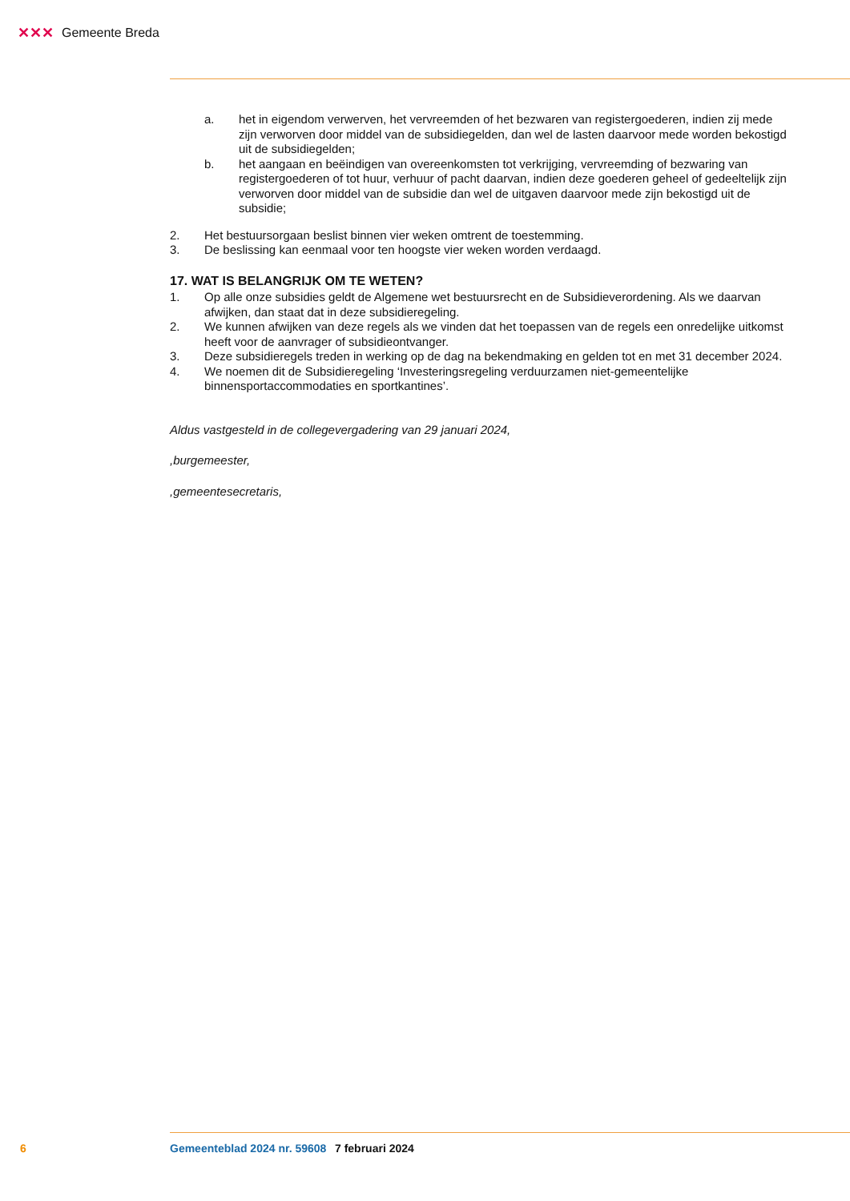✕✕✕ Gemeente Breda
a. het in eigendom verwerven, het vervreemden of het bezwaren van registergoederen, indien zij mede zijn verworven door middel van de subsidiegelden, dan wel de lasten daarvoor mede worden bekostigd uit de subsidiegelden;
b. het aangaan en beëindigen van overeenkomsten tot verkrijging, vervreemding of bezwaring van registergoederen of tot huur, verhuur of pacht daarvan, indien deze goederen geheel of gedeeltelijk zijn verworven door middel van de subsidie dan wel de uitgaven daarvoor mede zijn bekostigd uit de subsidie;
2. Het bestuursorgaan beslist binnen vier weken omtrent de toestemming.
3. De beslissing kan eenmaal voor ten hoogste vier weken worden verdaagd.
17. WAT IS BELANGRIJK OM TE WETEN?
1. Op alle onze subsidies geldt de Algemene wet bestuursrecht en de Subsidieverordening. Als we daarvan afwijken, dan staat dat in deze subsidieregeling.
2. We kunnen afwijken van deze regels als we vinden dat het toepassen van de regels een onredelijke uitkomst heeft voor de aanvrager of subsidieontvanger.
3. Deze subsidieregels treden in werking op de dag na bekendmaking en gelden tot en met 31 december 2024.
4. We noemen dit de Subsidieregeling ‘Investeringsregeling verduurzamen niet-gemeentelijke binnensportaccommodaties en sportkantines’.
Aldus vastgesteld in de collegevergadering van 29 januari 2024,
,burgemeester,
,gemeentesecretaris,
6 Gemeenteblad 2024 nr. 59608 7 februari 2024